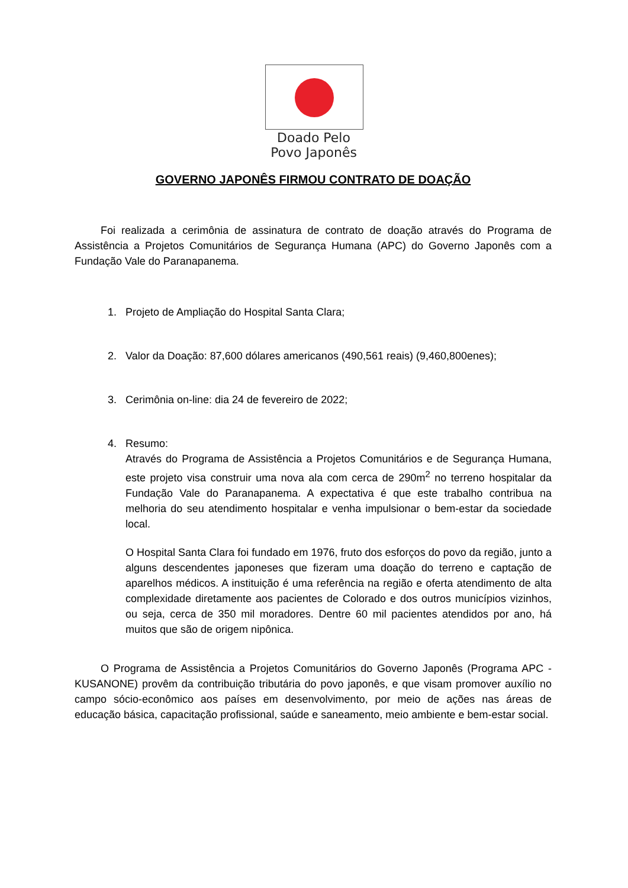Doado Pelo
Povo Japonês
GOVERNO JAPONÊS FIRMOU CONTRATO DE DOAÇÃO
Foi realizada a cerimônia de assinatura de contrato de doação através do Programa de Assistência a Projetos Comunitários de Segurança Humana (APC) do Governo Japonês com a Fundação Vale do Paranapanema.
1. Projeto de Ampliação do Hospital Santa Clara;
2. Valor da Doação: 87,600 dólares americanos (490,561 reais) (9,460,800enes);
3. Cerimônia on-line: dia 24 de fevereiro de 2022;
4. Resumo:
Através do Programa de Assistência a Projetos Comunitários e de Segurança Humana, este projeto visa construir uma nova ala com cerca de 290m<sup>2</sup> no terreno hospitalar da Fundação Vale do Paranapanema. A expectativa é que este trabalho contribua na melhoria do seu atendimento hospitalar e venha impulsionar o bem-estar da sociedade local.
O Hospital Santa Clara foi fundado em 1976, fruto dos esforços do povo da região, junto a alguns descendentes japoneses que fizeram uma doação do terreno e captação de aparelhos médicos. A instituição é uma referência na região e oferta atendimento de alta complexidade diretamente aos pacientes de Colorado e dos outros municípios vizinhos, ou seja, cerca de 350 mil moradores. Dentre 60 mil pacientes atendidos por ano, há muitos que são de origem nipônica.
O Programa de Assistência a Projetos Comunitários do Governo Japonês (Programa APC - KUSANONE) provêm da contribuição tributária do povo japonês, e que visam promover auxílio no campo sócio-econômico aos países em desenvolvimento, por meio de ações nas áreas de educação básica, capacitação profissional, saúde e saneamento, meio ambiente e bem-estar social.